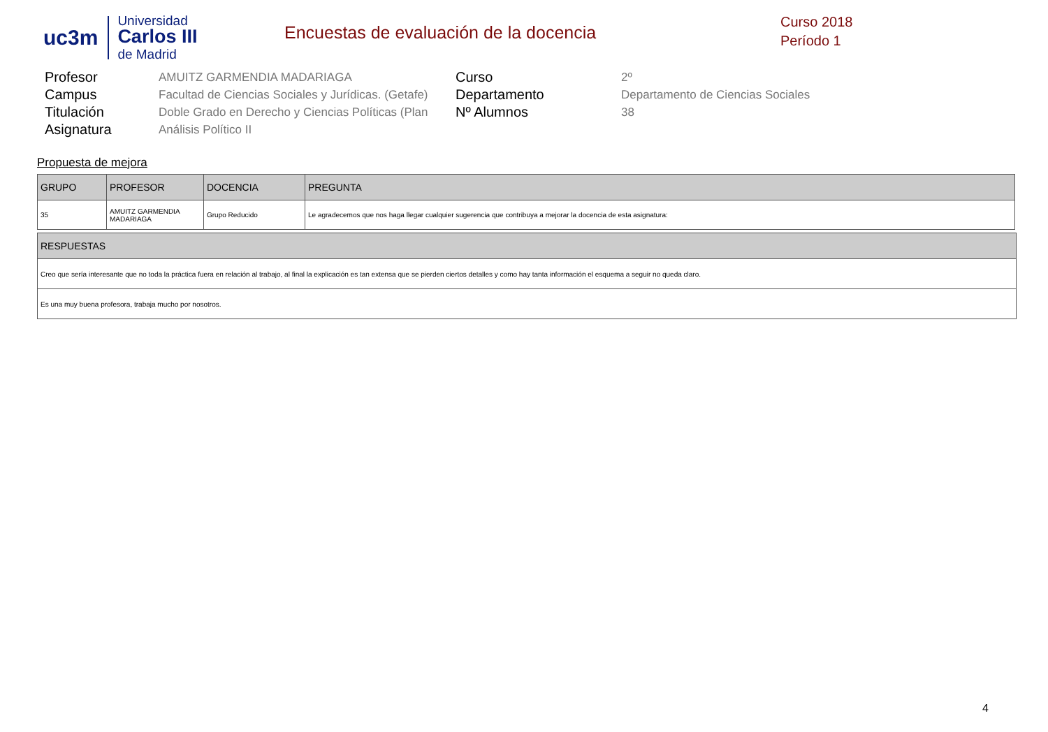uc3m
Universidad
Carlos III
de Madrid
Encuestas de evaluación de la docencia
Curso 2018
Período 1
Profesor
AMUITZ GARMENDIA MADARIAGA
Curso
2º
Campus
Facultad de Ciencias Sociales y Jurídicas. (Getafe)
Departamento
Departamento de Ciencias Sociales
Titulación
Doble Grado en Derecho y Ciencias Políticas (Plan
Nº Alumnos
38
Asignatura
Análisis Político II
Propuesta de mejora
| GRUPO | PROFESOR | DOCENCIA | PREGUNTA |
| --- | --- | --- | --- |
| 35 | AMUITZ GARMENDIA MADARIAGA | Grupo Reducido | Le agradecemos que nos haga llegar cualquier sugerencia que contribuya a mejorar la docencia de esta asignatura: |
| RESPUESTAS |
| --- |
| Creo que sería interesante que no toda la práctica fuera en relación al trabajo, al final la explicación es tan extensa que se pierden ciertos detalles y como hay tanta información el esquema a seguir no queda claro. |
| Es una muy buena profesora, trabaja mucho por nosotros. |
4